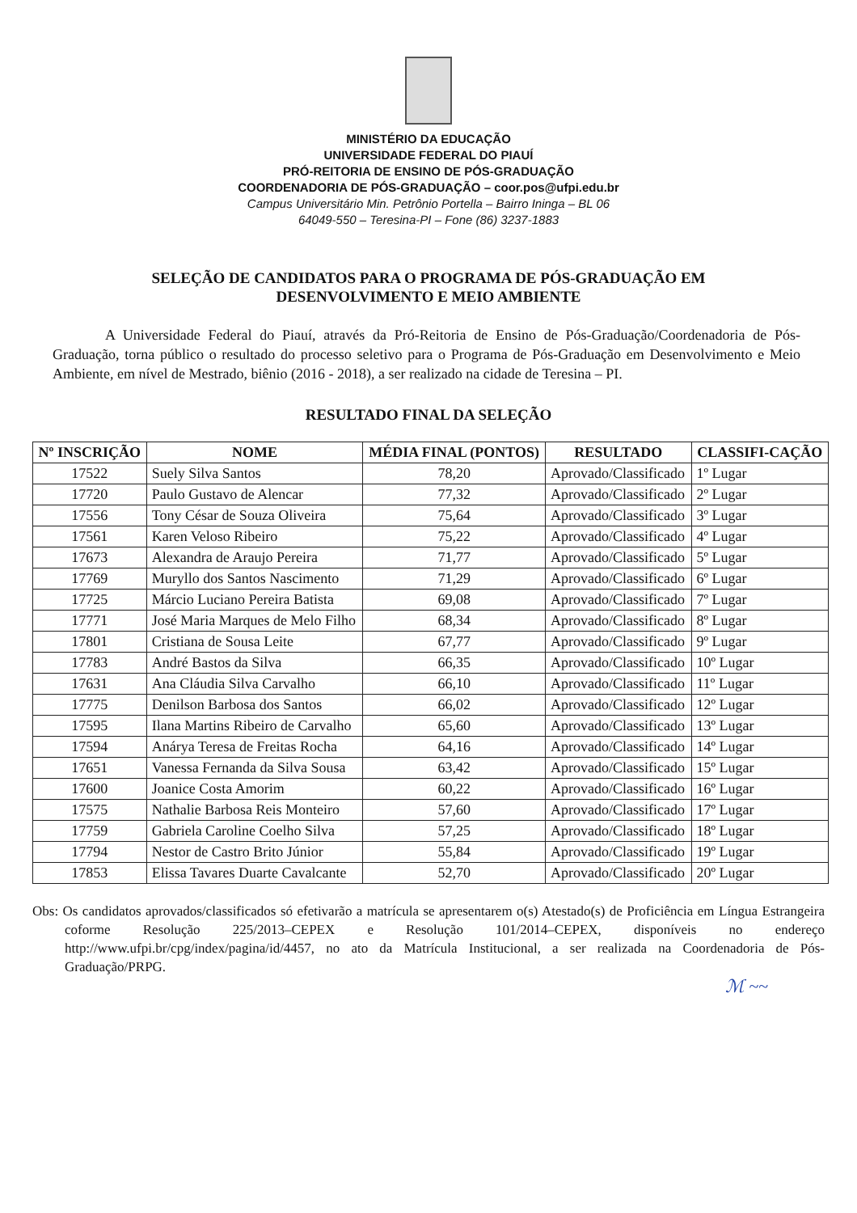MINISTÉRIO DA EDUCAÇÃO
UNIVERSIDADE FEDERAL DO PIAUÍ
PRÓ-REITORIA DE ENSINO DE PÓS-GRADUAÇÃO
COORDENADORIA DE PÓS-GRADUAÇÃO – coor.pos@ufpi.edu.br
Campus Universitário Min. Petrônio Portella – Bairro Ininga – BL 06
64049-550 – Teresina-PI – Fone (86) 3237-1883
SELEÇÃO DE CANDIDATOS PARA O PROGRAMA DE PÓS-GRADUAÇÃO EM DESENVOLVIMENTO E MEIO AMBIENTE
A Universidade Federal do Piauí, através da Pró-Reitoria de Ensino de Pós-Graduação/Coordenadoria de Pós-Graduação, torna público o resultado do processo seletivo para o Programa de Pós-Graduação em Desenvolvimento e Meio Ambiente, em nível de Mestrado, biênio (2016 - 2018), a ser realizado na cidade de Teresina – PI.
RESULTADO FINAL DA SELEÇÃO
| Nº INSCRIÇÃO | NOME | MÉDIA FINAL (PONTOS) | RESULTADO | CLASSIFI-CAÇÃO |
| --- | --- | --- | --- | --- |
| 17522 | Suely Silva Santos | 78,20 | Aprovado/Classificado | 1º Lugar |
| 17720 | Paulo Gustavo de Alencar | 77,32 | Aprovado/Classificado | 2º Lugar |
| 17556 | Tony César de Souza Oliveira | 75,64 | Aprovado/Classificado | 3º Lugar |
| 17561 | Karen Veloso Ribeiro | 75,22 | Aprovado/Classificado | 4º Lugar |
| 17673 | Alexandra de Araujo Pereira | 71,77 | Aprovado/Classificado | 5º Lugar |
| 17769 | Muryllo dos Santos Nascimento | 71,29 | Aprovado/Classificado | 6º Lugar |
| 17725 | Márcio Luciano Pereira Batista | 69,08 | Aprovado/Classificado | 7º Lugar |
| 17771 | José Maria Marques de Melo Filho | 68,34 | Aprovado/Classificado | 8º Lugar |
| 17801 | Cristiana de Sousa Leite | 67,77 | Aprovado/Classificado | 9º Lugar |
| 17783 | André Bastos da Silva | 66,35 | Aprovado/Classificado | 10º Lugar |
| 17631 | Ana Cláudia Silva Carvalho | 66,10 | Aprovado/Classificado | 11º Lugar |
| 17775 | Denilson Barbosa dos Santos | 66,02 | Aprovado/Classificado | 12º Lugar |
| 17595 | Ilana Martins Ribeiro de Carvalho | 65,60 | Aprovado/Classificado | 13º Lugar |
| 17594 | Anárya Teresa de Freitas Rocha | 64,16 | Aprovado/Classificado | 14º Lugar |
| 17651 | Vanessa Fernanda da Silva Sousa | 63,42 | Aprovado/Classificado | 15º Lugar |
| 17600 | Joanice Costa Amorim | 60,22 | Aprovado/Classificado | 16º Lugar |
| 17575 | Nathalie Barbosa Reis Monteiro | 57,60 | Aprovado/Classificado | 17º Lugar |
| 17759 | Gabriela Caroline Coelho Silva | 57,25 | Aprovado/Classificado | 18º Lugar |
| 17794 | Nestor de Castro Brito Júnior | 55,84 | Aprovado/Classificado | 19º Lugar |
| 17853 | Elissa Tavares Duarte Cavalcante | 52,70 | Aprovado/Classificado | 20º Lugar |
Obs: Os candidatos aprovados/classificados só efetivarão a matrícula se apresentarem o(s) Atestado(s) de Proficiência em Língua Estrangeira coforme Resolução 225/2013–CEPEX e Resolução 101/2014–CEPEX, disponíveis no endereço http://www.ufpi.br/cpg/index/pagina/id/4457, no ato da Matrícula Institucional, a ser realizada na Coordenadoria de Pós-Graduação/PRPG.
ℳ ~~